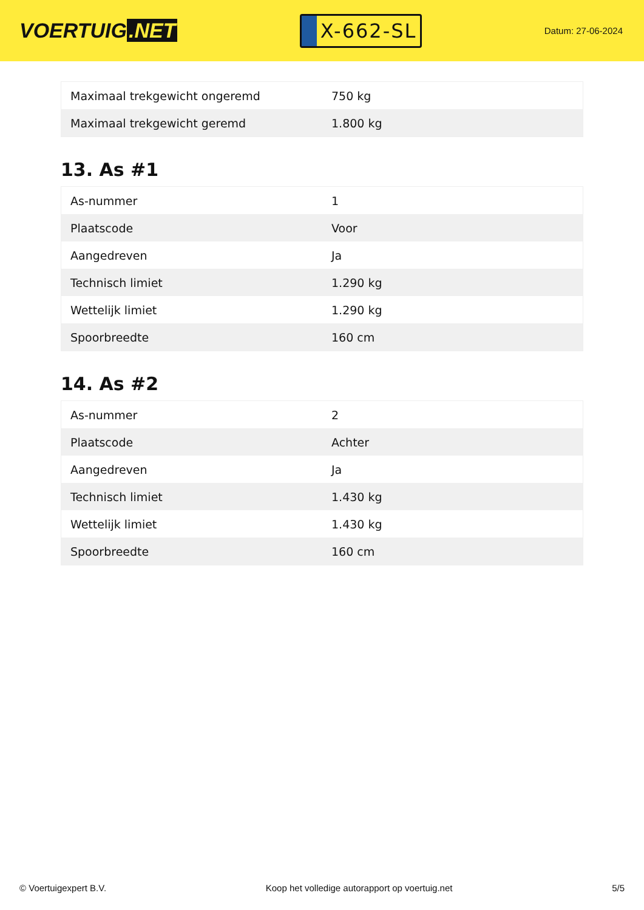VOERTUIG.NET
X-662-SL
Datum: 27-06-2024
| Maximaal trekgewicht ongeremd | 750 kg |
| Maximaal trekgewicht geremd | 1.800 kg |
13. As #1
| As-nummer | 1 |
| Plaatscode | Voor |
| Aangedreven | Ja |
| Technisch limiet | 1.290 kg |
| Wettelijk limiet | 1.290 kg |
| Spoorbreedte | 160 cm |
14. As #2
| As-nummer | 2 |
| Plaatscode | Achter |
| Aangedreven | Ja |
| Technisch limiet | 1.430 kg |
| Wettelijk limiet | 1.430 kg |
| Spoorbreedte | 160 cm |
© Voertuigexpert B.V. Koop het volledige autorapport op voertuig.net 5/5